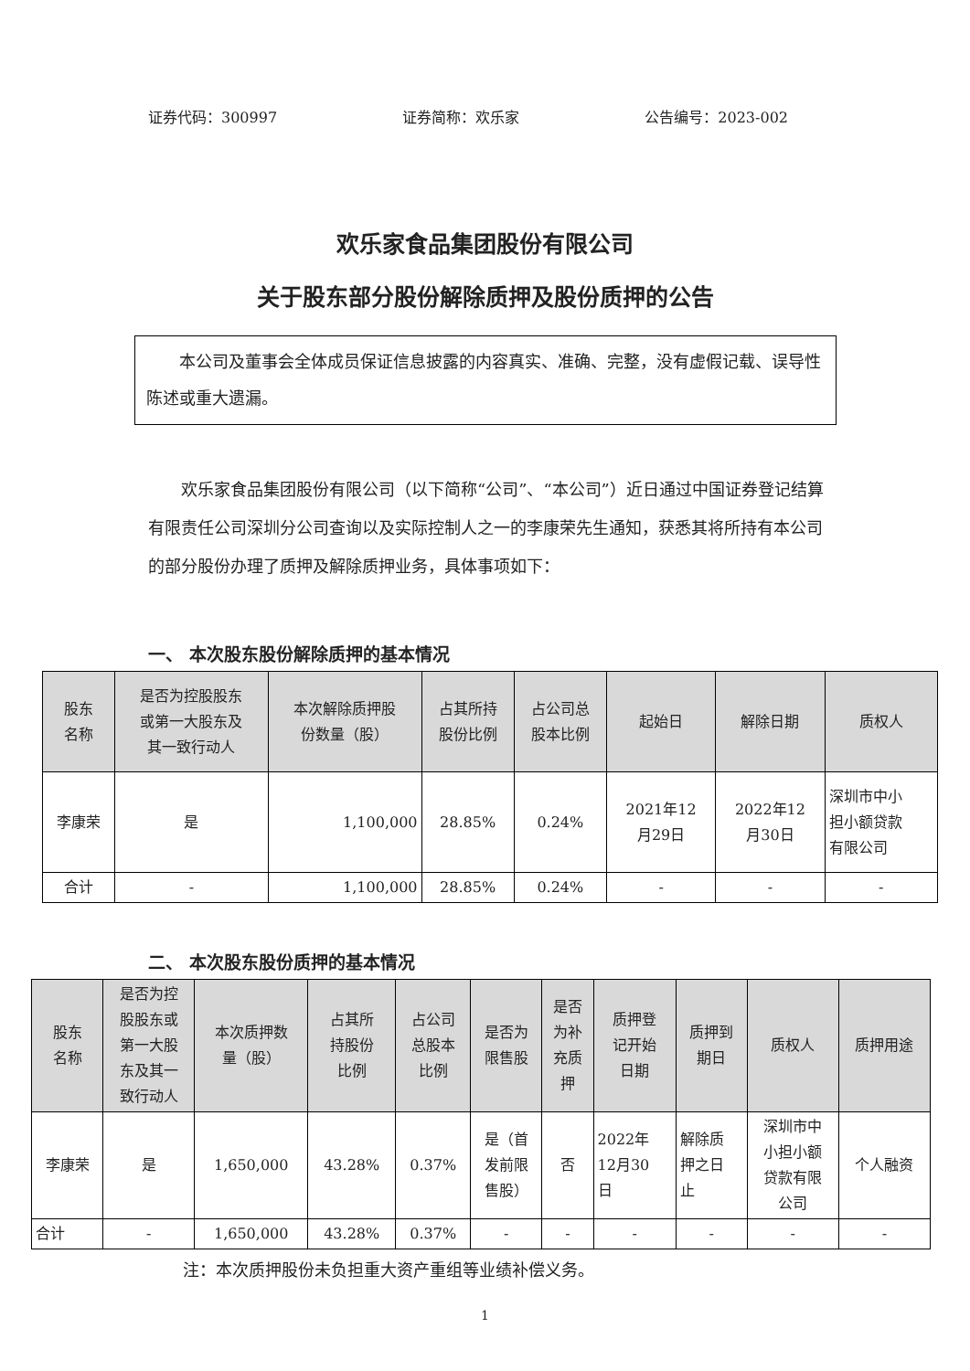证券代码：300997 证券简称：欢乐家 公告编号：2023-002
欢乐家食品集团股份有限公司
关于股东部分股份解除质押及股份质押的公告
本公司及董事会全体成员保证信息披露的内容真实、准确、完整，没有虚假记载、误导性陈述或重大遗漏。
欢乐家食品集团股份有限公司（以下简称“公司”、“本公司”）近日通过中国证券登记结算有限责任公司深圳分公司查询以及实际控制人之一的李康荣先生通知，获悉其将所持有本公司的部分股份办理了质押及解除质押业务，具体事项如下：
一、 本次股东股份解除质押的基本情况
| 股东 名称 | 是否为控股股东 或第一大股东及 其一致行动人 | 本次解除质押股 份数量（股） | 占其所持 股份比例 | 占公司总 股本比例 | 起始日 | 解除日期 | 质权人 |
| --- | --- | --- | --- | --- | --- | --- | --- |
| 李康荣 | 是 | 1,100,000 | 28.85% | 0.24% | 2021年12 月29日 | 2022年12 月30日 | 深圳市中小 担小额贷款 有限公司 |
| 合计 | - | 1,100,000 | 28.85% | 0.24% | - | - | - |
二、 本次股东股份质押的基本情况
| 股东 名称 | 是否为控 股股东或 第一大股 东及其一 致行动人 | 本次质押数 量（股） | 占其所 持股份 比例 | 占公司 总股本 比例 | 是否为 限售股 | 是否 为补 充质 押 | 质押登 记开始 日期 | 质押到 期日 | 质权人 | 质押用途 |
| --- | --- | --- | --- | --- | --- | --- | --- | --- | --- | --- |
| 李康荣 | 是 | 1,650,000 | 43.28% | 0.37% | 是（首 发前限 售股） | 否 | 2022年 12月30 日 | 解除质 押之日 止 | 深圳市中 小担小额 贷款有限 公司 | 个人融资 |
| 合计 | - | 1,650,000 | 43.28% | 0.37% | - | - | - | - | - | - |
注：本次质押股份未负担重大资产重组等业绩补偿义务。
1